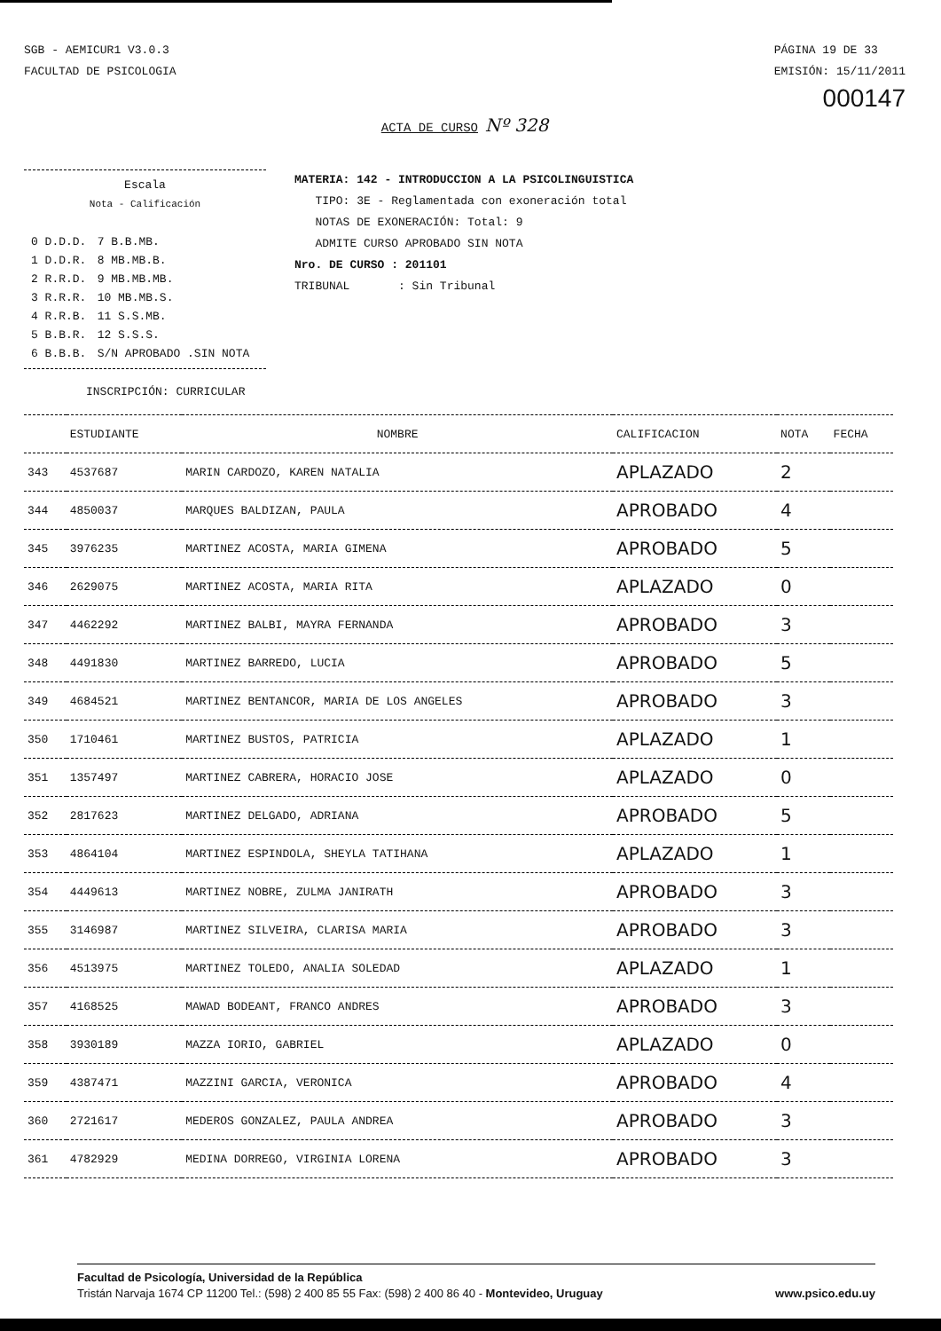SGB - AEMICUR1 V3.0.3
FACULTAD DE PSICOLOGIA
PÁGINA 19 DE 33
EMISIÓN: 15/11/2011
000147
ACTA DE CURSO Nº 328
Escala
Nota - Calificación
| 0 D.D.D. | 7 B.B.MB. |
| 1 D.D.R. | 8 MB.MB.B. |
| 2 R.R.D. | 9 MB.MB.MB. |
| 3 R.R.R. | 10 MB.MB.S. |
| 4 R.R.B. | 11 S.S.MB. |
| 5 B.B.R. | 12 S.S.S. |
| 6 B.B.B. | S/N APROBADO .SIN NOTA |
MATERIA: 142 - INTRODUCCION A LA PSICOLINGUISTICA
TIPO: 3E - Reglamentada con exoneración total
NOTAS DE EXONERACIÓN: Total: 9
ADMITE CURSO APROBADO SIN NOTA
Nro. DE CURSO : 201101
TRIBUNAL : Sin Tribunal
INSCRIPCIÓN: CURRICULAR
| | ESTUDIANTE | NOMBRE | CALIFICACION | NOTA | FECHA |
| --- | --- | --- | --- | --- | --- |
| 343 | 4537687 | MARIN CARDOZO, KAREN NATALIA | APLAZADO | 2 | |
| 344 | 4850037 | MARQUES BALDIZAN, PAULA | APROBADO | 4 | |
| 345 | 3976235 | MARTINEZ ACOSTA, MARIA GIMENA | APROBADO | 5 | |
| 346 | 2629075 | MARTINEZ ACOSTA, MARIA RITA | APLAZADO | 0 | |
| 347 | 4462292 | MARTINEZ BALBI, MAYRA FERNANDA | APROBADO | 3 | |
| 348 | 4491830 | MARTINEZ BARREDO, LUCIA | APROBADO | 5 | |
| 349 | 4684521 | MARTINEZ BENTANCOR, MARIA DE LOS ANGELES | APROBADO | 3 | |
| 350 | 1710461 | MARTINEZ BUSTOS, PATRICIA | APLAZADO | 1 | |
| 351 | 1357497 | MARTINEZ CABRERA, HORACIO JOSE | APLAZADO | 0 | |
| 352 | 2817623 | MARTINEZ DELGADO, ADRIANA | APROBADO | 5 | |
| 353 | 4864104 | MARTINEZ ESPINDOLA, SHEYLA TATIHANA | APLAZADO | 1 | |
| 354 | 4449613 | MARTINEZ NOBRE, ZULMA JANIRATH | APROBADO | 3 | |
| 355 | 3146987 | MARTINEZ SILVEIRA, CLARISA MARIA | APROBADO | 3 | |
| 356 | 4513975 | MARTINEZ TOLEDO, ANALIA SOLEDAD | APLAZADO | 1 | |
| 357 | 4168525 | MAWAD BODEANT, FRANCO ANDRES | APROBADO | 3 | |
| 358 | 3930189 | MAZZA IORIO, GABRIEL | APLAZADO | 0 | |
| 359 | 4387471 | MAZZINI GARCIA, VERONICA | APROBADO | 4 | |
| 360 | 2721617 | MEDEROS GONZALEZ, PAULA ANDREA | APROBADO | 3 | |
| 361 | 4782929 | MEDINA DORREGO, VIRGINIA LORENA | APROBADO | 3 | |
Facultad de Psicología, Universidad de la República
Tristán Narvaja 1674 CP 11200 Tel.: (598) 2 400 85 55 Fax: (598) 2 400 86 40 - Montevideo, Uruguay www.psico.edu.uy